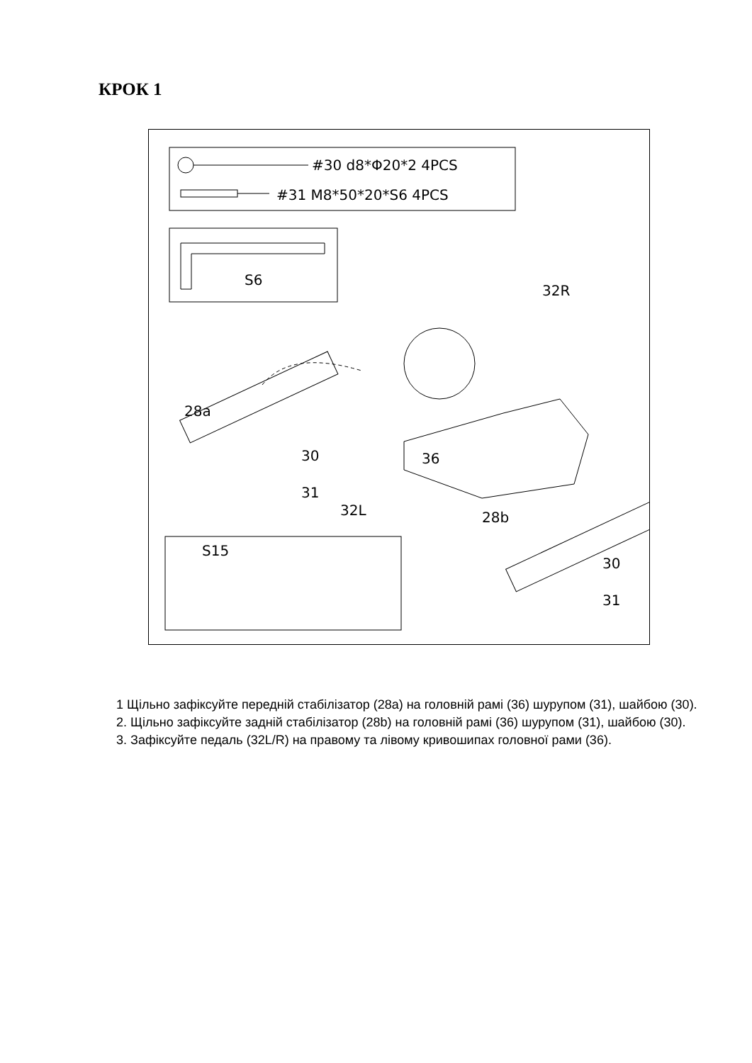КРОК 1
#30 d8*Φ20*2 4PCS
#31 M8*50*20*S6 4PCS
S6
32R
28a
30 36
31
32L 28b
S15
30
31
1 Щільно зафіксуйте передній стабілізатор (28a) на головній рамі (36) шурупом (31), шайбою (30).
2. Щільно зафіксуйте задній стабілізатор (28b) на головній рамі (36) шурупом (31), шайбою (30).
3. Зафіксуйте педаль (32L/R) на правому та лівому кривошипах головної рами (36).